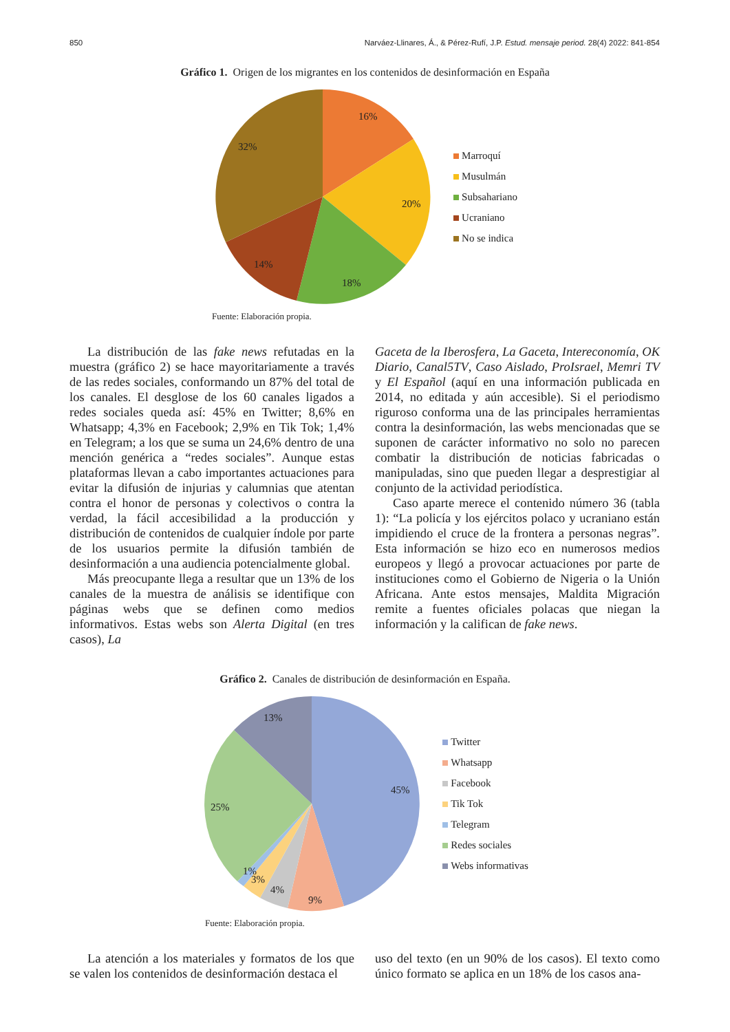850 Narváez-Llinares, Á., & Pérez-Rufí, J.P. Estud. mensaje period. 28(4) 2022: 841-854
Gráfico 1. Origen de los migrantes en los contenidos de desinformación en España
16%
20%
18%
14%
32%
Marroquí
Musulmán
Subsahariano
Ucraniano
No se indica
Fuente: Elaboración propia.
La distribución de las fake news refutadas en la muestra (gráfico 2) se hace mayoritariamente a través de las redes sociales, conformando un 87% del total de los canales. El desglose de los 60 canales ligados a redes sociales queda así: 45% en Twitter; 8,6% en Whatsapp; 4,3% en Facebook; 2,9% en Tik Tok; 1,4% en Telegram; a los que se suma un 24,6% dentro de una mención genérica a “redes sociales”. Aunque estas plataformas llevan a cabo importantes actuaciones para evitar la difusión de injurias y calumnias que atentan contra el honor de personas y colectivos o contra la verdad, la fácil accesibilidad a la producción y distribución de contenidos de cualquier índole por parte de los usuarios permite la difusión también de desinformación a una audiencia potencialmente global.
Más preocupante llega a resultar que un 13% de los canales de la muestra de análisis se identifique con páginas webs que se definen como medios informativos. Estas webs son Alerta Digital (en tres casos), La
Gaceta de la Iberosfera, La Gaceta, Intereconomía, OK Diario, Canal5TV, Caso Aislado, ProIsrael, Memri TV y El Español (aquí en una información publicada en 2014, no editada y aún accesible). Si el periodismo riguroso conforma una de las principales herramientas contra la desinformación, las webs mencionadas que se suponen de carácter informativo no solo no parecen combatir la distribución de noticias fabricadas o manipuladas, sino que pueden llegar a desprestigiar al conjunto de la actividad periodística.
Caso aparte merece el contenido número 36 (tabla 1): “La policía y los ejércitos polaco y ucraniano están impidiendo el cruce de la frontera a personas negras”. Esta información se hizo eco en numerosos medios europeos y llegó a provocar actuaciones por parte de instituciones como el Gobierno de Nigeria o la Unión Africana. Ante estos mensajes, Maldita Migración remite a fuentes oficiales polacas que niegan la información y la califican de fake news.
Gráfico 2. Canales de distribución de desinformación en España.
45%
9%
4%
3%
1%
25%
13%
Twitter
Whatsapp
Facebook
Tik Tok
Telegram
Redes sociales
Webs informativas
Fuente: Elaboración propia.
La atención a los materiales y formatos de los que se valen los contenidos de desinformación destaca el
uso del texto (en un 90% de los casos). El texto como único formato se aplica en un 18% de los casos ana-